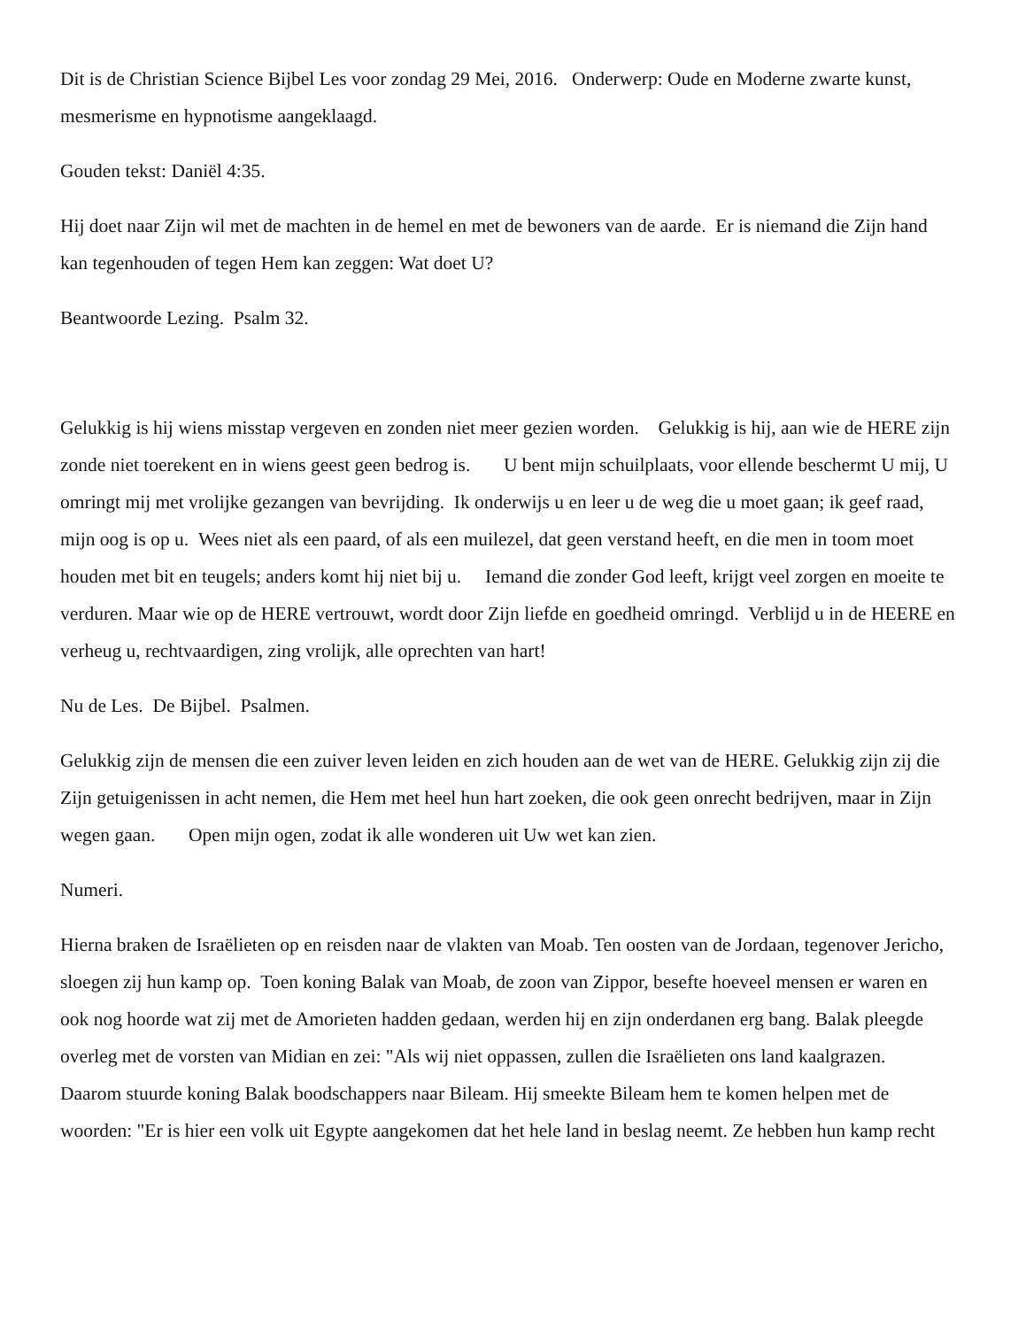Dit is de Christian Science Bijbel Les voor zondag 29 Mei, 2016. Onderwerp: Oude en Moderne zwarte kunst, mesmerisme en hypnotisme aangeklaagd.
Gouden tekst: Daniël 4:35.
Hij doet naar Zijn wil met de machten in de hemel en met de bewoners van de aarde. Er is niemand die Zijn hand kan tegenhouden of tegen Hem kan zeggen: Wat doet U?
Beantwoorde Lezing. Psalm 32.
Gelukkig is hij wiens misstap vergeven en zonden niet meer gezien worden. Gelukkig is hij, aan wie de HERE zijn zonde niet toerekent en in wiens geest geen bedrog is. U bent mijn schuilplaats, voor ellende beschermt U mij, U omringt mij met vrolijke gezangen van bevrijding. Ik onderwijs u en leer u de weg die u moet gaan; ik geef raad, mijn oog is op u. Wees niet als een paard, of als een muilezel, dat geen verstand heeft, en die men in toom moet houden met bit en teugels; anders komt hij niet bij u. Iemand die zonder God leeft, krijgt veel zorgen en moeite te verduren. Maar wie op de HERE vertrouwt, wordt door Zijn liefde en goedheid omringd. Verblijd u in de HEERE en verheug u, rechtvaardigen, zing vrolijk, alle oprechten van hart!
Nu de Les. De Bijbel. Psalmen.
Gelukkig zijn de mensen die een zuiver leven leiden en zich houden aan de wet van de HERE. Gelukkig zijn zij die Zijn getuigenissen in acht nemen, die Hem met heel hun hart zoeken, die ook geen onrecht bedrijven, maar in Zijn wegen gaan. Open mijn ogen, zodat ik alle wonderen uit Uw wet kan zien.
Numeri.
Hierna braken de Israëlieten op en reisden naar de vlakten van Moab. Ten oosten van de Jordaan, tegenover Jericho, sloegen zij hun kamp op. Toen koning Balak van Moab, de zoon van Zippor, besefte hoeveel mensen er waren en ook nog hoorde wat zij met de Amorieten hadden gedaan, werden hij en zijn onderdanen erg bang. Balak pleegde overleg met de vorsten van Midian en zei: "Als wij niet oppassen, zullen die Israëlieten ons land kaalgrazen. Daarom stuurde koning Balak boodschappers naar Bileam. Hij smeekte Bileam hem te komen helpen met de woorden: "Er is hier een volk uit Egypte aangekomen dat het hele land in beslag neemt. Ze hebben hun kamp recht